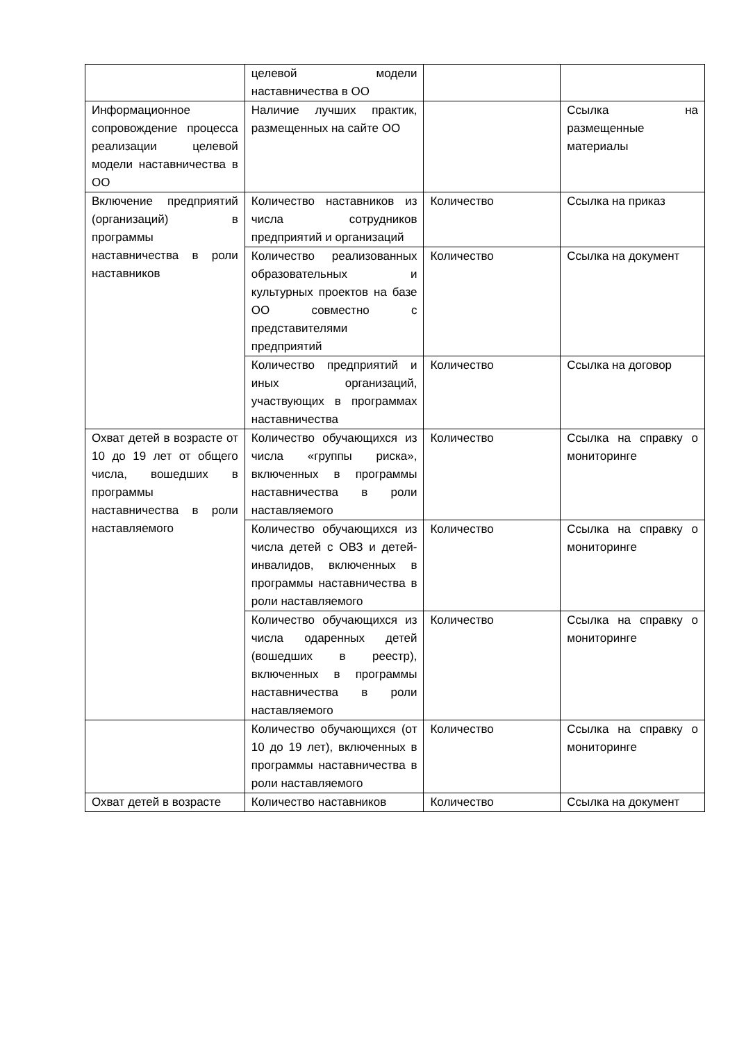| | целевой модели наставничества в ОО | | |
| Информационное сопровождение процесса реализации целевой модели наставничества в ОО | Наличие лучших практик, размещенных на сайте ОО | | Ссылка на размещенные материалы |
| Включение предприятий (организаций) в программы наставничества в роли наставников | Количество наставников из числа сотрудников предприятий и организаций | Количество | Ссылка на приказ |
| | Количество реализованных образовательных и культурных проектов на базе ОО совместно с представителями предприятий | Количество | Ссылка на документ |
| | Количество предприятий и иных организаций, участвующих в программах наставничества | Количество | Ссылка на договор |
| Охват детей в возрасте от 10 до 19 лет от общего числа, вошедших в программы наставничества в роли наставляемого | Количество обучающихся из числа «группы риска», включенных в программы наставничества в роли наставляемого | Количество | Ссылка на справку о мониторинге |
| | Количество обучающихся из числа детей с ОВЗ и детей-инвалидов, включенных в программы наставничества в роли наставляемого | Количество | Ссылка на справку о мониторинге |
| | Количество обучающихся из числа одаренных детей (вошедших в реестр), включенных в программы наставничества в роли наставляемого | Количество | Ссылка на справку о мониторинге |
| | Количество обучающихся (от 10 до 19 лет), включенных в программы наставничества в роли наставляемого | Количество | Ссылка на справку о мониторинге |
| Охват детей в возрасте | Количество наставников | Количество | Ссылка на документ |